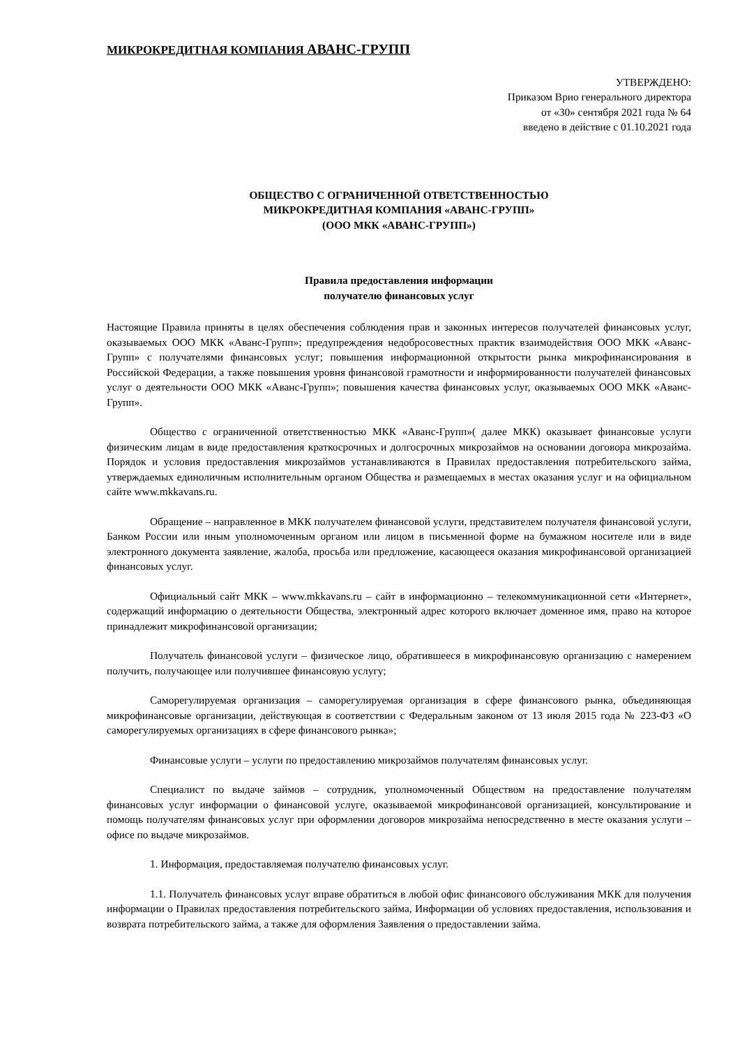МИКРОКРЕДИТНАЯ КОМПАНИЯ АВАНС-ГРУПП
УТВЕРЖДЕНО:
Приказом Врио генерального директора
от «30» сентября 2021 года № 64
введено в действие с 01.10.2021 года
ОБЩЕСТВО С ОГРАНИЧЕННОЙ ОТВЕТСТВЕННОСТЬЮ
МИКРОКРЕДИТНАЯ КОМПАНИЯ «АВАНС-ГРУПП»
(ООО МКК «АВАНС-ГРУПП»)
Правила предоставления информации
получателю финансовых услуг
Настоящие Правила приняты в целях обеспечения соблюдения прав и законных интересов получателей финансовых услуг, оказываемых ООО МКК «Аванс-Групп»; предупреждения недобросовестных практик взаимодействия ООО МКК «Аванс-Групп» с получателями финансовых услуг; повышения информационной открытости рынка микрофинансирования в Российской Федерации, а также повышения уровня финансовой грамотности и информированности получателей финансовых услуг о деятельности ООО МКК «Аванс-Групп»; повышения качества финансовых услуг, оказываемых ООО МКК «Аванс-Групп».
Общество с ограниченной ответственностью МКК «Аванс-Групп»( далее МКК) оказывает финансовые услуги физическим лицам в виде предоставления краткосрочных и долгосрочных микрозаймов на основании договора микрозайма. Порядок и условия предоставления микрозаймов устанавливаются в Правилах предоставления потребительского займа, утверждаемых единоличным исполнительным органом Общества и размещаемых в местах оказания услуг и на официальном сайте www.mkkavans.ru.
Обращение – направленное в МКК получателем финансовой услуги, представителем получателя финансовой услуги, Банком России или иным уполномоченным органом или лицом в письменной форме на бумажном носителе или в виде электронного документа заявление, жалоба, просьба или предложение, касающееся оказания микрофинансовой организацией финансовых услуг.
Официальный сайт МКК – www.mkkavans.ru – сайт в информационно – телекоммуникационной сети «Интернет», содержащий информацию о деятельности Общества, электронный адрес которого включает доменное имя, право на которое принадлежит микрофинансовой организации;
Получатель финансовой услуги – физическое лицо, обратившееся в микрофинансовую организацию с намерением получить, получающее или получившее финансовую услугу;
Саморегулируемая организация – саморегулируемая организация в сфере финансового рынка, объединяющая микрофинансовые организации, действующая в соответствии с Федеральным законом от 13 июля 2015 года № 223-ФЗ «О саморегулируемых организациях в сфере финансового рынка»;
Финансовые услуги – услуги по предоставлению микрозаймов получателям финансовых услуг.
Специалист по выдаче займов – сотрудник, уполномоченный Обществом на предоставление получателям финансовых услуг информации о финансовой услуге, оказываемой микрофинансовой организацией, консультирование и помощь получателям финансовых услуг при оформлении договоров микрозайма непосредственно в месте оказания услуги – офисе по выдаче микрозаймов.
1. Информация, предоставляемая получателю финансовых услуг.
1.1. Получатель финансовых услуг вправе обратиться в любой офис финансового обслуживания МКК для получения информации о Правилах предоставления потребительского займа, Информации об условиях предоставления, использования и возврата потребительского займа, а также для оформления Заявления о предоставлении займа.